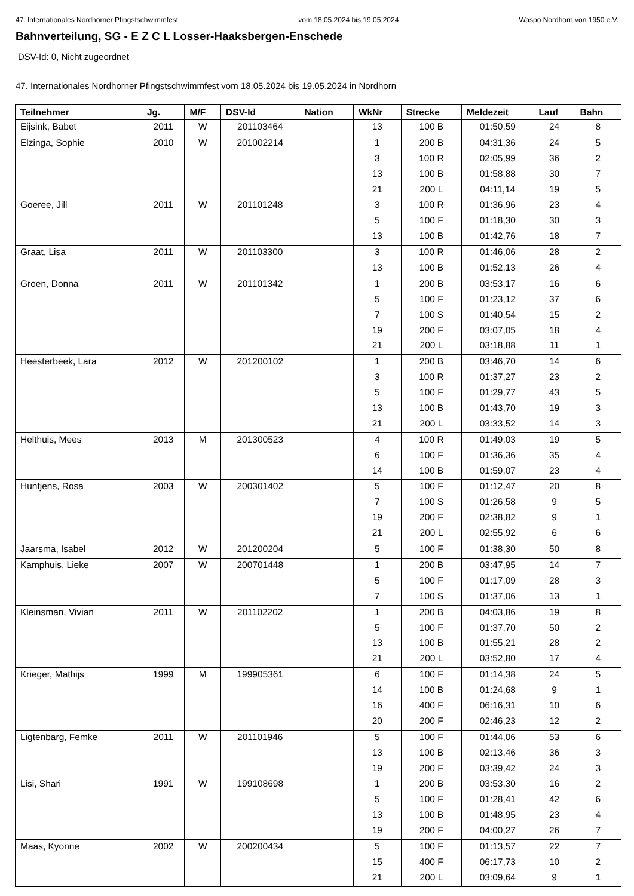47. Internationales Nordhorner Pfingstschwimmfest vom 18.05.2024 bis 19.05.2024 Waspo Nordhorn von 1950 e.V.
Bahnverteilung, SG - E Z C L Losser-Haaksbergen-Enschede
DSV-Id: 0, Nicht zugeordnet
47. Internationales Nordhorner Pfingstschwimmfest vom 18.05.2024 bis 19.05.2024 in Nordhorn
| Teilnehmer | Jg. | M/F | DSV-Id | Nation | WkNr | Strecke | Meldezeit | Lauf | Bahn |
| --- | --- | --- | --- | --- | --- | --- | --- | --- | --- |
| Eijsink, Babet | 2011 | W | 201103464 | | 13 | 100 B | 01:50,59 | 24 | 8 |
| Elzinga, Sophie | 2010 | W | 201002214 | | 1 | 200 B | 04:31,36 | 24 | 5 |
| | | | | | 3 | 100 R | 02:05,99 | 36 | 2 |
| | | | | | 13 | 100 B | 01:58,88 | 30 | 7 |
| | | | | | 21 | 200 L | 04:11,14 | 19 | 5 |
| Goeree, Jill | 2011 | W | 201101248 | | 3 | 100 R | 01:36,96 | 23 | 4 |
| | | | | | 5 | 100 F | 01:18,30 | 30 | 3 |
| | | | | | 13 | 100 B | 01:42,76 | 18 | 7 |
| Graat, Lisa | 2011 | W | 201103300 | | 3 | 100 R | 01:46,06 | 28 | 2 |
| | | | | | 13 | 100 B | 01:52,13 | 26 | 4 |
| Groen, Donna | 2011 | W | 201101342 | | 1 | 200 B | 03:53,17 | 16 | 6 |
| | | | | | 5 | 100 F | 01:23,12 | 37 | 6 |
| | | | | | 7 | 100 S | 01:40,54 | 15 | 2 |
| | | | | | 19 | 200 F | 03:07,05 | 18 | 4 |
| | | | | | 21 | 200 L | 03:18,88 | 11 | 1 |
| Heesterbeek, Lara | 2012 | W | 201200102 | | 1 | 200 B | 03:46,70 | 14 | 6 |
| | | | | | 3 | 100 R | 01:37,27 | 23 | 2 |
| | | | | | 5 | 100 F | 01:29,77 | 43 | 5 |
| | | | | | 13 | 100 B | 01:43,70 | 19 | 3 |
| | | | | | 21 | 200 L | 03:33,52 | 14 | 3 |
| Helthuis, Mees | 2013 | M | 201300523 | | 4 | 100 R | 01:49,03 | 19 | 5 |
| | | | | | 6 | 100 F | 01:36,36 | 35 | 4 |
| | | | | | 14 | 100 B | 01:59,07 | 23 | 4 |
| Huntjens, Rosa | 2003 | W | 200301402 | | 5 | 100 F | 01:12,47 | 20 | 8 |
| | | | | | 7 | 100 S | 01:26,58 | 9 | 5 |
| | | | | | 19 | 200 F | 02:38,82 | 9 | 1 |
| | | | | | 21 | 200 L | 02:55,92 | 6 | 6 |
| Jaarsma, Isabel | 2012 | W | 201200204 | | 5 | 100 F | 01:38,30 | 50 | 8 |
| Kamphuis, Lieke | 2007 | W | 200701448 | | 1 | 200 B | 03:47,95 | 14 | 7 |
| | | | | | 5 | 100 F | 01:17,09 | 28 | 3 |
| | | | | | 7 | 100 S | 01:37,06 | 13 | 1 |
| Kleinsman, Vivian | 2011 | W | 201102202 | | 1 | 200 B | 04:03,86 | 19 | 8 |
| | | | | | 5 | 100 F | 01:37,70 | 50 | 2 |
| | | | | | 13 | 100 B | 01:55,21 | 28 | 2 |
| | | | | | 21 | 200 L | 03:52,80 | 17 | 4 |
| Krieger, Mathijs | 1999 | M | 199905361 | | 6 | 100 F | 01:14,38 | 24 | 5 |
| | | | | | 14 | 100 B | 01:24,68 | 9 | 1 |
| | | | | | 16 | 400 F | 06:16,31 | 10 | 6 |
| | | | | | 20 | 200 F | 02:46,23 | 12 | 2 |
| Ligtenbarg, Femke | 2011 | W | 201101946 | | 5 | 100 F | 01:44,06 | 53 | 6 |
| | | | | | 13 | 100 B | 02:13,46 | 36 | 3 |
| | | | | | 19 | 200 F | 03:39,42 | 24 | 3 |
| Lisi, Shari | 1991 | W | 199108698 | | 1 | 200 B | 03:53,30 | 16 | 2 |
| | | | | | 5 | 100 F | 01:28,41 | 42 | 6 |
| | | | | | 13 | 100 B | 01:48,95 | 23 | 4 |
| | | | | | 19 | 200 F | 04:00,27 | 26 | 7 |
| Maas, Kyonne | 2002 | W | 200200434 | | 5 | 100 F | 01:13,57 | 22 | 7 |
| | | | | | 15 | 400 F | 06:17,73 | 10 | 2 |
| | | | | | 21 | 200 L | 03:09,64 | 9 | 1 |